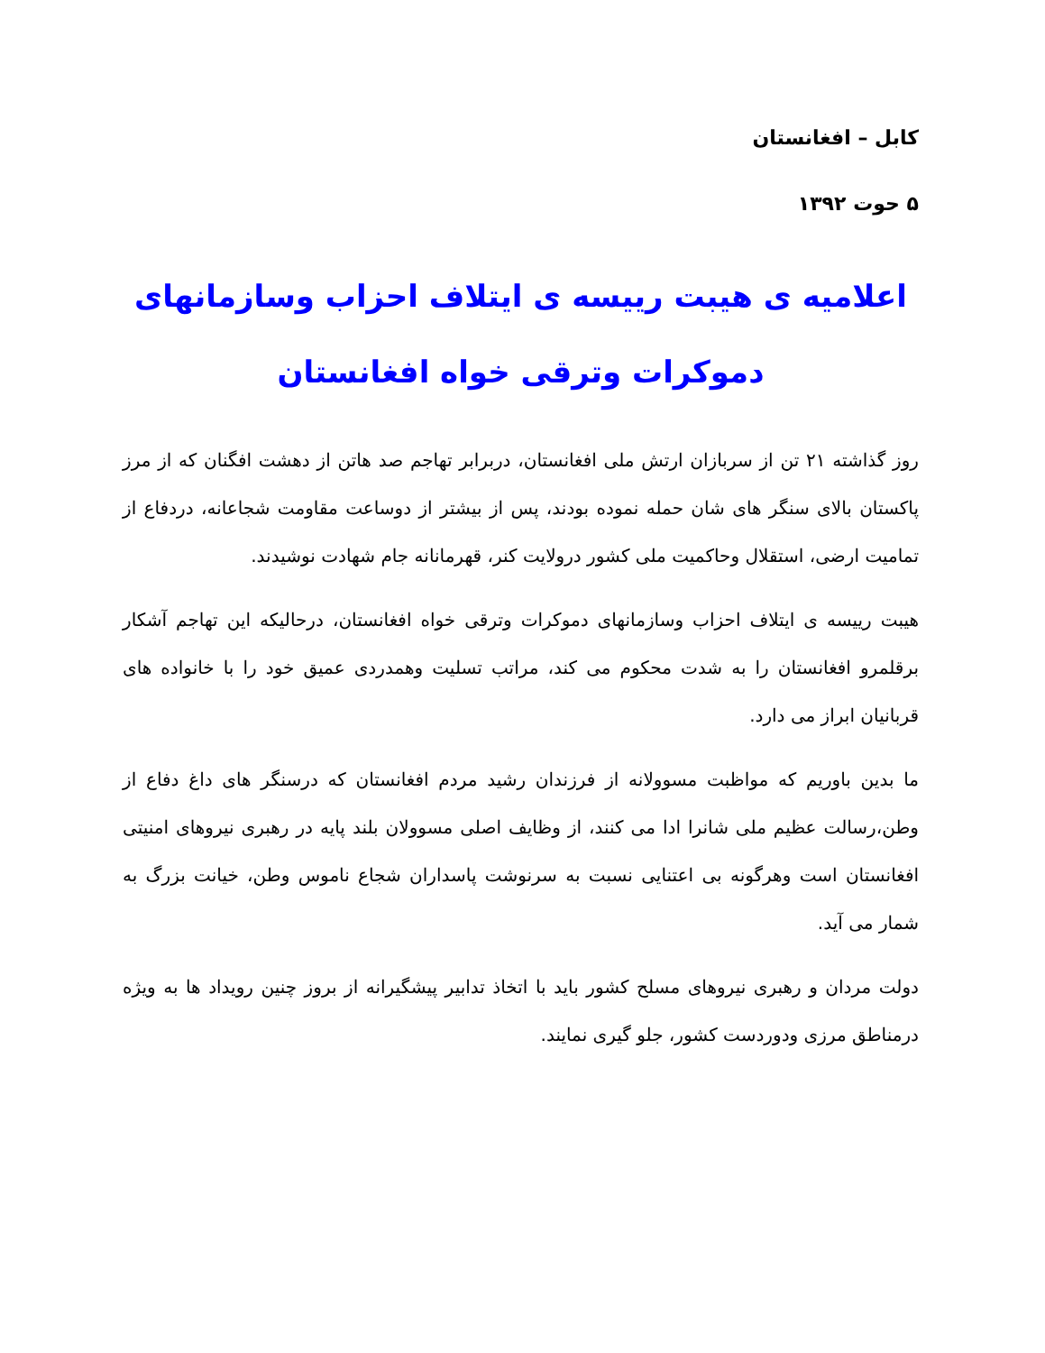کابل – افغانستان
۵ حوت ۱۳۹۲
اعلامیه ی هیبت رییسه ی ایتلاف احزاب وسازمانهای دموکرات وترقی خواه افغانستان
روز گذاشته ۲۱ تن از سربازان ارتش ملی افغانستان، دربرابر تهاجم صد هاتن از دهشت افگنان که از مرز پاکستان بالای سنگر های شان حمله نموده بودند، پس از بیشتر از دوساعت مقاومت شجاعانه، دردفاع از تمامیت ارضی، استقلال وحاکمیت ملی کشور درولایت کنر، قهرمانانه جام شهادت نوشیدند.
هیبت رییسه ی ایتلاف احزاب وسازمانهای دموکرات وترقی خواه افغانستان، درحالیکه این تهاجم آشکار برقلمرو افغانستان را به شدت محکوم می کند، مراتب تسلیت وهمدردی عمیق خود را با خانواده های قربانیان ابراز می دارد.
ما بدین باوریم که مواظبت مسوولانه از فرزندان رشید مردم افغانستان که درسنگر های داغ دفاع از وطن،رسالت عظیم ملی شانرا ادا می کنند، از وظایف اصلی مسوولان بلند پایه در رهبری نیروهای امنیتی افغانستان است وهرگونه بی اعتنایی نسبت به سرنوشت پاسداران شجاع ناموس وطن، خیانت بزرگ به شمار می آید.
دولت مردان و رهبری نیروهای مسلح کشور باید با اتخاذ تدابیر پیشگیرانه از بروز چنین رویداد ها به ویژه درمناطق مرزی ودوردست کشور، جلو گیری نمایند.